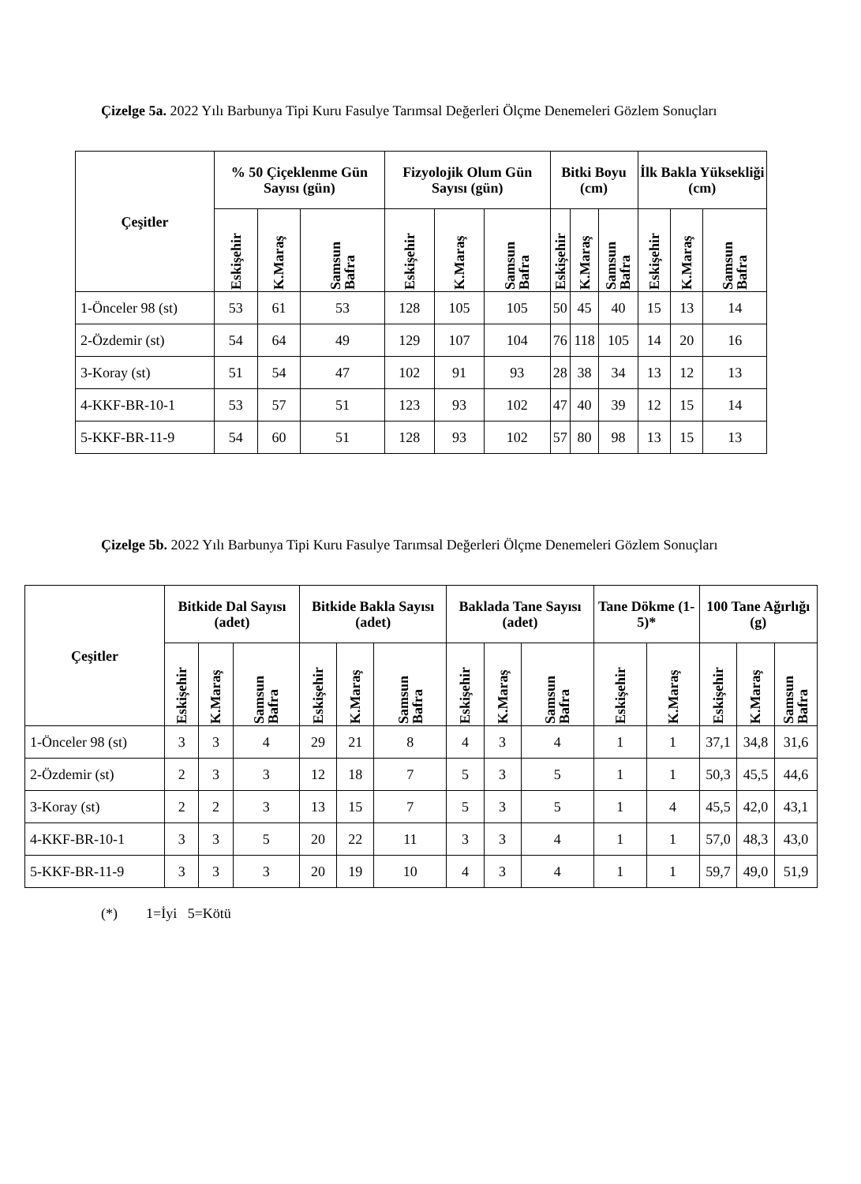Çizelge 5a. 2022 Yılı Barbunya Tipi Kuru Fasulye Tarımsal Değerleri Ölçme Denemeleri Gözlem Sonuçları
| Çeşitler | % 50 Çiçeklenme Gün Sayısı (gün) | | | Fizyolojik Olum Gün Sayısı (gün) | | | Bitki Boyu (cm) | | | İlk Bakla Yüksekliği (cm) | | |
| --- | --- | --- | --- | --- | --- | --- | --- | --- | --- | --- | --- | --- |
| | Eskişehir | K.Maraş | Samsun Bafra | Eskişehir | K.Maraş | Samsun Bafra | Eskişehir | K.Maraş | Samsun Bafra | Eskişehir | K.Maraş | Samsun Bafra |
| 1-Önceler 98 (st) | 53 | 61 | 53 | 128 | 105 | 105 | 50 | 45 | 40 | 15 | 13 | 14 |
| 2-Özdemir (st) | 54 | 64 | 49 | 129 | 107 | 104 | 76 | 118 | 105 | 14 | 20 | 16 |
| 3-Koray (st) | 51 | 54 | 47 | 102 | 91 | 93 | 28 | 38 | 34 | 13 | 12 | 13 |
| 4-KKF-BR-10-1 | 53 | 57 | 51 | 123 | 93 | 102 | 47 | 40 | 39 | 12 | 15 | 14 |
| 5-KKF-BR-11-9 | 54 | 60 | 51 | 128 | 93 | 102 | 57 | 80 | 98 | 13 | 15 | 13 |
Çizelge 5b. 2022 Yılı Barbunya Tipi Kuru Fasulye Tarımsal Değerleri Ölçme Denemeleri Gözlem Sonuçları
| Çeşitler | Bitkide Dal Sayısı (adet) | | | Bitkide Bakla Sayısı (adet) | | | Baklada Tane Sayısı (adet) | | | Tane Dökme (1-5)* | | 100 Tane Ağırlığı (g) | | |
| --- | --- | --- | --- | --- | --- | --- | --- | --- | --- | --- | --- | --- | --- | --- |
| | Eskişehir | K.Maraş | Samsun Bafra | Eskişehir | K.Maraş | Samsun Bafra | Eskişehir | K.Maraş | Samsun Bafra | Eskişehir | K.Maraş | Eskişehir | K.Maraş | Samsun Bafra |
| 1-Önceler 98 (st) | 3 | 3 | 4 | 29 | 21 | 8 | 4 | 3 | 4 | 1 | 1 | 37,1 | 34,8 | 31,6 |
| 2-Özdemir (st) | 2 | 3 | 3 | 12 | 18 | 7 | 5 | 3 | 5 | 1 | 1 | 50,3 | 45,5 | 44,6 |
| 3-Koray (st) | 2 | 2 | 3 | 13 | 15 | 7 | 5 | 3 | 5 | 1 | 4 | 45,5 | 42,0 | 43,1 |
| 4-KKF-BR-10-1 | 3 | 3 | 5 | 20 | 22 | 11 | 3 | 3 | 4 | 1 | 1 | 57,0 | 48,3 | 43,0 |
| 5-KKF-BR-11-9 | 3 | 3 | 3 | 20 | 19 | 10 | 4 | 3 | 4 | 1 | 1 | 59,7 | 49,0 | 51,9 |
(*) 1=İyi 5=Kötü